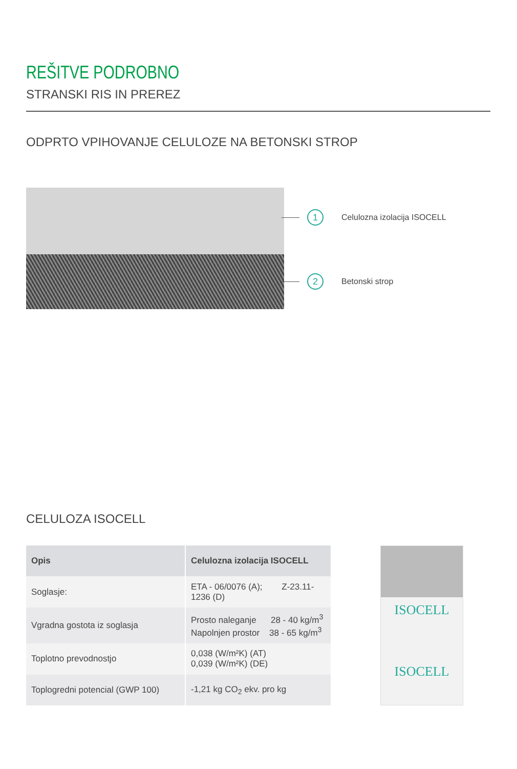REŠITVE PODROBNO
STRANSKI RIS IN PREREZ
ODPRTO VPIHOVANJE CELULOZE NA BETONSKI STROP
1 Celulozna izolacija ISOCELL
2 Betonski strop
CELULOZA ISOCELL
| Opis | Celulozna izolacija ISOCELL |
| --- | --- |
| Soglasje: | ETA - 06/0076 (A); Z-23.11-1236 (D) |
| Vgradna gostota iz soglasja | Prosto naleganje 28 - 40 kg/m<sup>3</sup> Napolnjen prostor 38 - 65 kg/m<sup>3</sup> |
| Toplotno prevodnostjo | 0,038 (W/m²K) (AT) 0,039 (W/m²K) (DE) |
| Toplogredni potencial (GWP 100) | -1,21 kg CO<sub>2</sub> ekv. pro kg |
ISOCELL
ISOCELL